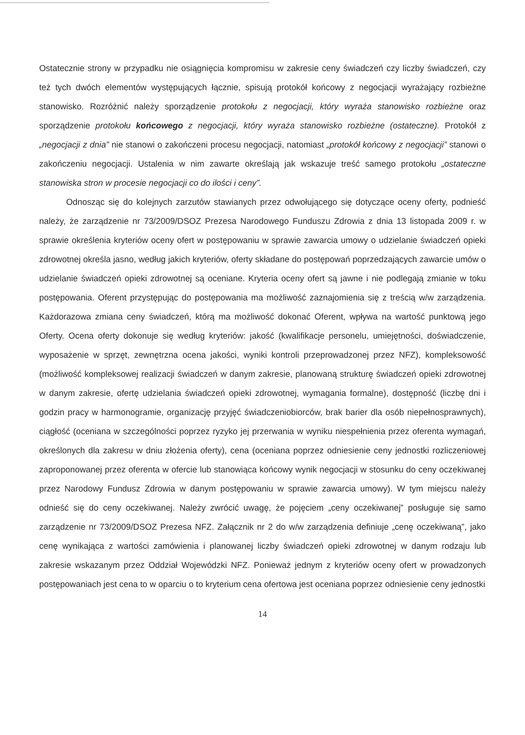Ostatecznie strony w przypadku nie osiągnięcia kompromisu w zakresie ceny świadczeń czy liczby świadczeń, czy też tych dwóch elementów występujących łącznie, spisują protokół końcowy z negocjacji wyrażający rozbieżne stanowisko. Rozróżnić należy sporządzenie protokołu z negocjacji, który wyraża stanowisko rozbieżne oraz sporządzenie protokołu końcowego z negocjacji, który wyraża stanowisko rozbieżne (ostateczne). Protokół z „negocjacji z dnia” nie stanowi o zakończeni procesu negocjacji, natomiast „protokół końcowy z negocjacji” stanowi o zakończeniu negocjacji. Ustalenia w nim zawarte określają jak wskazuje treść samego protokołu „ostateczne stanowiska stron w procesie negocjacji co do ilości i ceny”.
Odnosząc się do kolejnych zarzutów stawianych przez odwołującego się dotyczące oceny oferty, podnieść należy, że zarządzenie nr 73/2009/DSOZ Prezesa Narodowego Funduszu Zdrowia z dnia 13 listopada 2009 r. w sprawie określenia kryteriów oceny ofert w postępowaniu w sprawie zawarcia umowy o udzielanie świadczeń opieki zdrowotnej określa jasno, według jakich kryteriów, oferty składane do postępowań poprzedzających zawarcie umów o udzielanie świadczeń opieki zdrowotnej są oceniane. Kryteria oceny ofert są jawne i nie podlegają zmianie w toku postępowania. Oferent przystępując do postępowania ma możliwość zaznajomienia się z treścią w/w zarządzenia. Każdorazowa zmiana ceny świadczeń, którą ma możliwość dokonać Oferent, wpływa na wartość punktową jego Oferty. Ocena oferty dokonuje się według kryteriów: jakość (kwalifikacje personelu, umiejętności, doświadczenie, wyposażenie w sprzęt, zewnętrzna ocena jakości, wyniki kontroli przeprowadzonej przez NFZ), kompleksowość (możliwość kompleksowej realizacji świadczeń w danym zakresie, planowaną strukturę świadczeń opieki zdrowotnej w danym zakresie, ofertę udzielania świadczeń opieki zdrowotnej, wymagania formalne), dostępność (liczbę dni i godzin pracy w harmonogramie, organizację przyjęć świadczeniobiorców, brak barier dla osób niepełnosprawnych), ciągłość (oceniana w szczególności poprzez ryzyko jej przerwania w wyniku niespełnienia przez oferenta wymagań, określonych dla zakresu w dniu złożenia oferty), cena (oceniana poprzez odniesienie ceny jednostki rozliczeniowej zaproponowanej przez oferenta w ofercie lub stanowiąca końcowy wynik negocjacji w stosunku do ceny oczekiwanej przez Narodowy Fundusz Zdrowia w danym postępowaniu w sprawie zawarcia umowy). W tym miejscu należy odnieść się do ceny oczekiwanej. Należy zwrócić uwagę, że pojęciem „ceny oczekiwanej” posługuje się samo zarządzenie nr 73/2009/DSOZ Prezesa NFZ. Załącznik nr 2 do w/w zarządzenia definiuje „cenę oczekiwaną”, jako cenę wynikająca z wartości zamówienia i planowanej liczby świadczeń opieki zdrowotnej w danym rodzaju lub zakresie wskazanym przez Oddział Wojewódzki NFZ. Ponieważ jednym z kryteriów oceny ofert w prowadzonych postępowaniach jest cena to w oparciu o to kryterium cena ofertowa jest oceniana poprzez odniesienie ceny jednostki
14